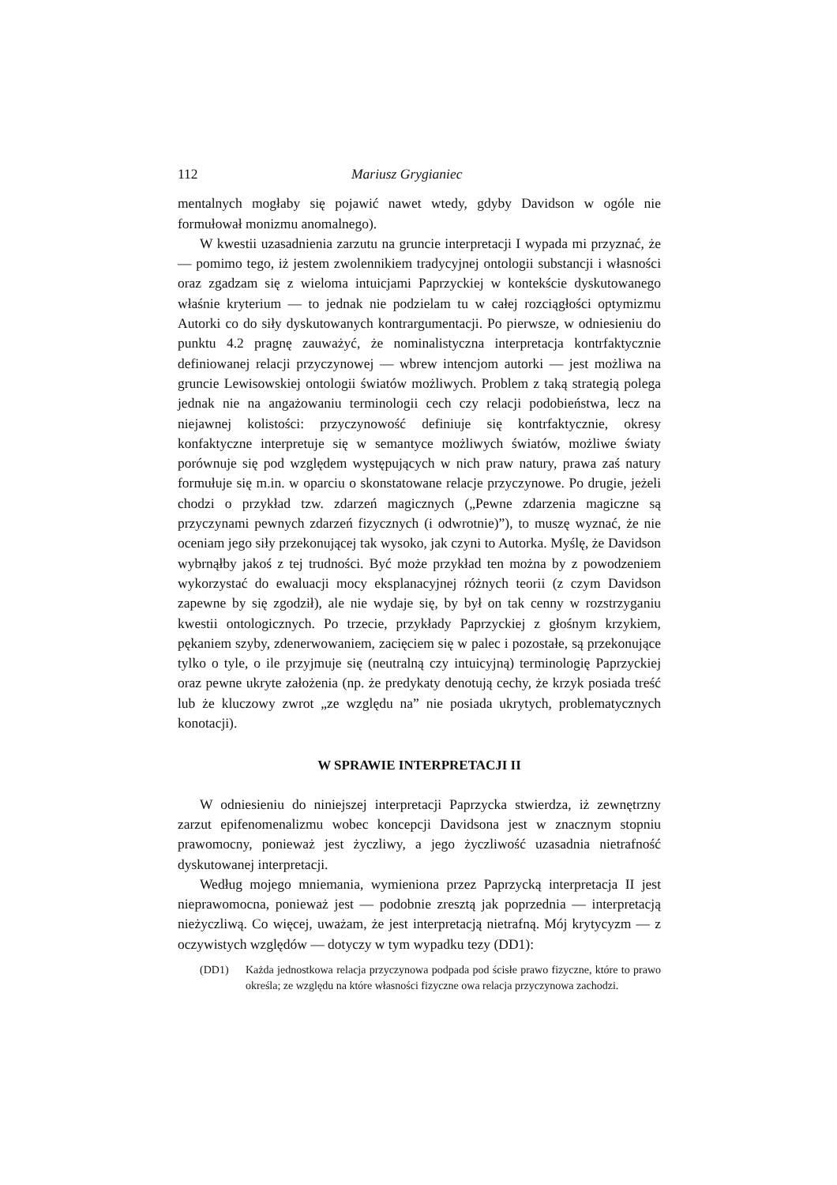112 Mariusz Grygianiec
mentalnych mogłaby się pojawić nawet wtedy, gdyby Davidson w ogóle nie formułował monizmu anomalnego).
W kwestii uzasadnienia zarzutu na gruncie interpretacji I wypada mi przyznać, że — pomimo tego, iż jestem zwolennikiem tradycyjnej ontologii substancji i własności oraz zgadzam się z wieloma intuicjami Paprzyckiej w kontekście dyskutowanego właśnie kryterium — to jednak nie podzielam tu w całej rozciągłości optymizmu Autorki co do siły dyskutowanych kontrargumentacji. Po pierwsze, w odniesieniu do punktu 4.2 pragnę zauważyć, że nominalistyczna interpretacja kontrfaktycznie definiowanej relacji przyczynowej — wbrew intencjom autorki — jest możliwa na gruncie Lewisowskiej ontologii światów możliwych. Problem z taką strategią polega jednak nie na angażowaniu terminologii cech czy relacji podobieństwa, lecz na niejawnej kolistości: przyczynowość definiuje się kontrfaktycznie, okresy konfaktyczne interpretuje się w semantyce możliwych światów, możliwe światy porównuje się pod względem występujących w nich praw natury, prawa zaś natury formułuje się m.in. w oparciu o skonstatowane relacje przyczynowe. Po drugie, jeżeli chodzi o przykład tzw. zdarzeń magicznych („Pewne zdarzenia magiczne są przyczynami pewnych zdarzeń fizycznych (i odwrotnie)”), to muszę wyznać, że nie oceniam jego siły przekonującej tak wysoko, jak czyni to Autorka. Myślę, że Davidson wybrnąłby jakoś z tej trudności. Być może przykład ten można by z powodzeniem wykorzystać do ewaluacji mocy eksplanacyjnej różnych teorii (z czym Davidson zapewne by się zgodził), ale nie wydaje się, by był on tak cenny w rozstrzyganiu kwestii ontologicznych. Po trzecie, przykłady Paprzyckiej z głośnym krzykiem, pękaniem szyby, zdenerwowaniem, zacięciem się w palec i pozostałe, są przekonujące tylko o tyle, o ile przyjmuje się (neutralną czy intuicyjną) terminologię Paprzyckiej oraz pewne ukryte założenia (np. że predykaty denotują cechy, że krzyk posiada treść lub że kluczowy zwrot „ze względu na” nie posiada ukrytych, problematycznych konotacji).
W SPRAWIE INTERPRETACJI II
W odniesieniu do niniejszej interpretacji Paprzycka stwierdza, iż zewnętrzny zarzut epifenomenalizmu wobec koncepcji Davidsona jest w znacznym stopniu prawomocny, ponieważ jest życzliwy, a jego życzliwość uzasadnia nietrafność dyskutowanej interpretacji.
Według mojego mniemania, wymieniona przez Paprzycką interpretacja II jest nieprawomocna, ponieważ jest — podobnie zresztą jak poprzednia — interpretacją nieżyczliwą. Co więcej, uważam, że jest interpretacją nietrafną. Mój krytycyzm — z oczywistych względów — dotyczy w tym wypadku tezy (DD1):
(DD1) Każda jednostkowa relacja przyczynowa podpada pod ścisłe prawo fizyczne, które to prawo określa; ze względu na które własności fizyczne owa relacja przyczynowa zachodzi.